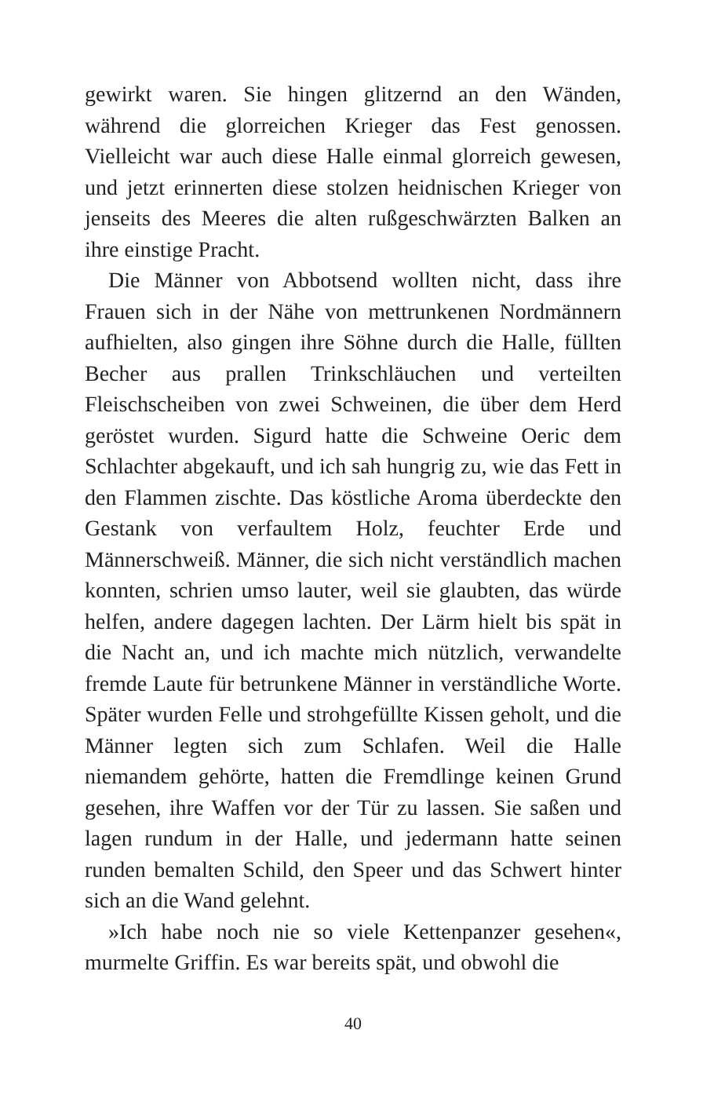gewirkt waren. Sie hingen glitzernd an den Wänden, während die glorreichen Krieger das Fest genossen. Vielleicht war auch diese Halle einmal glorreich gewesen, und jetzt erinnerten diese stolzen heidnischen Krieger von jenseits des Meeres die alten rußgeschwärzten Balken an ihre einstige Pracht.
Die Männer von Abbotsend wollten nicht, dass ihre Frauen sich in der Nähe von mettrunkenen Nordmännern aufhielten, also gingen ihre Söhne durch die Halle, füllten Becher aus prallen Trinkschläuchen und verteilten Fleischscheiben von zwei Schweinen, die über dem Herd geröstet wurden. Sigurd hatte die Schweine Oeric dem Schlachter abgekauft, und ich sah hungrig zu, wie das Fett in den Flammen zischte. Das köstliche Aroma überdeckte den Gestank von verfaultem Holz, feuchter Erde und Männerschweiß. Männer, die sich nicht verständlich machen konnten, schrien umso lauter, weil sie glaubten, das würde helfen, andere dagegen lachten. Der Lärm hielt bis spät in die Nacht an, und ich machte mich nützlich, verwandelte fremde Laute für betrunkene Männer in verständliche Worte. Später wurden Felle und strohgefüllte Kissen geholt, und die Männer legten sich zum Schlafen. Weil die Halle niemandem gehörte, hatten die Fremdlinge keinen Grund gesehen, ihre Waffen vor der Tür zu lassen. Sie saßen und lagen rundum in der Halle, und jedermann hatte seinen runden bemalten Schild, den Speer und das Schwert hinter sich an die Wand gelehnt.
»Ich habe noch nie so viele Kettenpanzer gesehen«, murmelte Griffin. Es war bereits spät, und obwohl die
40